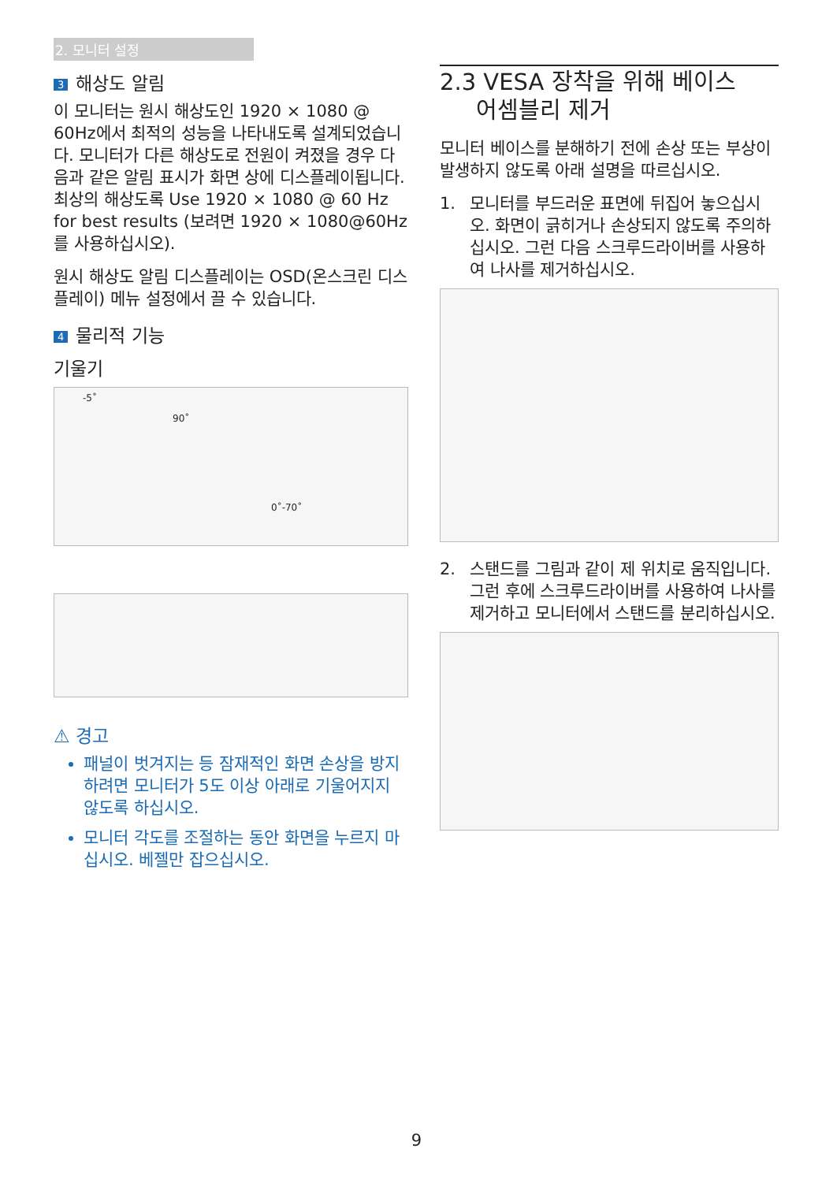2. 모니터 설정
3 해상도 알림
이 모니터는 원시 해상도인 1920 × 1080 @ 60Hz에서 최적의 성능을 나타내도록 설계되었습니다. 모니터가 다른 해상도로 전원이 켜졌을 경우 다음과 같은 알림 표시가 화면 상에 디스플레이됩니다. 최상의 해상도록 Use 1920 × 1080 @ 60 Hz for best results (보려면 1920 × 1080@60Hz를 사용하십시오).
원시 해상도 알림 디스플레이는 OSD(온스크린 디스플레이) 메뉴 설정에서 끌 수 있습니다.
4 물리적 기능
기울기
-5˚
90˚
0˚-70˚
⚠ 경고
패널이 벗겨지는 등 잠재적인 화면 손상을 방지하려면 모니터가 5도 이상 아래로 기울어지지 않도록 하십시오.
모니터 각도를 조절하는 동안 화면을 누르지 마십시오. 베젤만 잡으십시오.
2.3 VESA 장착을 위해 베이스
어셈블리 제거
모니터 베이스를 분해하기 전에 손상 또는 부상이 발생하지 않도록 아래 설명을 따르십시오.
1. 모니터를 부드러운 표면에 뒤집어 놓으십시오. 화면이 긁히거나 손상되지 않도록 주의하십시오. 그런 다음 스크루드라이버를 사용하여 나사를 제거하십시오.
2. 스탠드를 그림과 같이 제 위치로 움직입니다. 그런 후에 스크루드라이버를 사용하여 나사를 제거하고 모니터에서 스탠드를 분리하십시오.
9